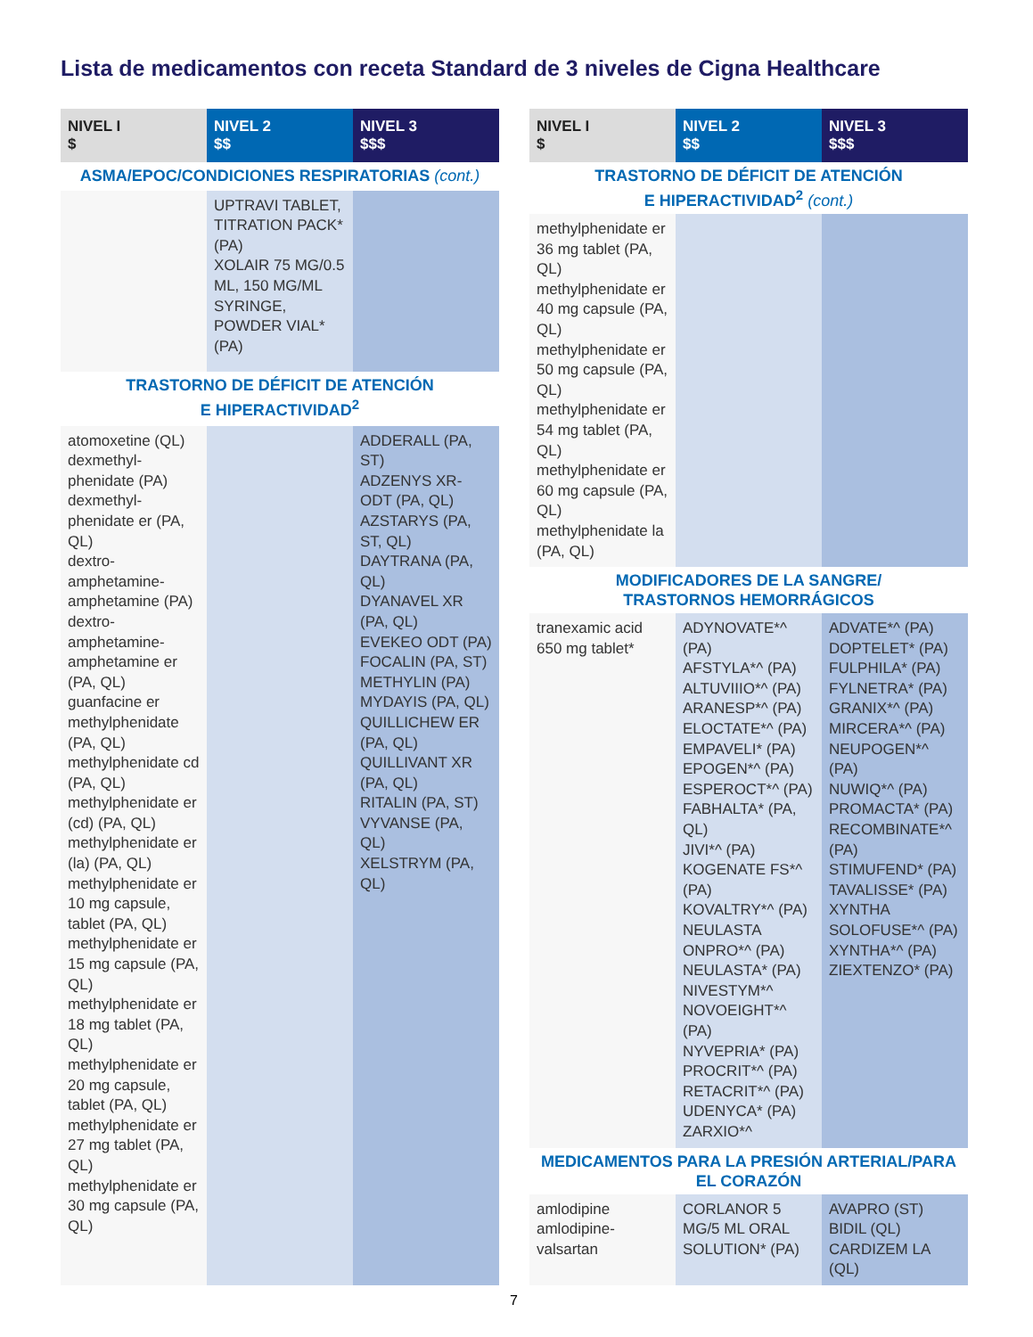Lista de medicamentos con receta Standard de 3 niveles de Cigna Healthcare
| NIVEL I $ | NIVEL 2 $$ | NIVEL 3 $$$ |
| --- | --- | --- |
| ASMA/EPOC/CONDICIONES RESPIRATORIAS (cont.) | | |
| | UPTRAVI TABLET, TITRATION PACK* (PA) XOLAIR 75 MG/0.5 ML, 150 MG/ML SYRINGE, POWDER VIAL* (PA) | |
| TRASTORNO DE DÉFICIT DE ATENCIÓN E HIPERACTIVIDAD<sup>2</sup> | | |
| atomoxetine (QL) dexmethyl-phenidate (PA) dexmethyl-phenidate er (PA, QL) dextro-amphetamine-amphetamine (PA) dextro-amphetamine-amphetamine er (PA, QL) guanfacine er methylphenidate (PA, QL) methylphenidate cd (PA, QL) methylphenidate er (cd) (PA, QL) methylphenidate er (la) (PA, QL) methylphenidate er 10 mg capsule, tablet (PA, QL) methylphenidate er 15 mg capsule (PA, QL) methylphenidate er 18 mg tablet (PA, QL) methylphenidate er 20 mg capsule, tablet (PA, QL) methylphenidate er 27 mg tablet (PA, QL) methylphenidate er 30 mg capsule (PA, QL) | | ADDERALL (PA, ST) ADZENYS XR-ODT (PA, QL) AZSTARYS (PA, ST, QL) DAYTRANA (PA, QL) DYANAVEL XR (PA, QL) EVEKEO ODT (PA) FOCALIN (PA, ST) METHYLIN (PA) MYDAYIS (PA, QL) QUILLICHEW ER (PA, QL) QUILLIVANT XR (PA, QL) RITALIN (PA, ST) VYVANSE (PA, QL) XELSTRYM (PA, QL) |
| NIVEL I $ | NIVEL 2 $$ | NIVEL 3 $$$ |
| --- | --- | --- |
| TRASTORNO DE DÉFICIT DE ATENCIÓN E HIPERACTIVIDAD<sup>2</sup> (cont.) | | |
| methylphenidate er 36 mg tablet (PA, QL) methylphenidate er 40 mg capsule (PA, QL) methylphenidate er 50 mg capsule (PA, QL) methylphenidate er 54 mg tablet (PA, QL) methylphenidate er 60 mg capsule (PA, QL) methylphenidate la (PA, QL) | | |
| MODIFICADORES DE LA SANGRE/ TRASTORNOS HEMORRÁGICOS | | |
| tranexamic acid 650 mg tablet* | ADYNOVATE*^ (PA) AFSTYLA*^ (PA) ALTUVIIIO*^ (PA) ARANESP*^ (PA) ELOCTATE*^ (PA) EMPAVELI* (PA) EPOGEN*^ (PA) ESPEROCT*^ (PA) FABHALTA* (PA, QL) JIVI*^ (PA) KOGENATE FS*^ (PA) KOVALTRY*^ (PA) NEULASTA ONPRO*^ (PA) NEULASTA* (PA) NIVESTYM*^ NOVOEIGHT*^ (PA) NYVEPRIA* (PA) PROCRIT*^ (PA) RETACRIT*^ (PA) UDENYCA* (PA) ZARXIO*^ | ADVATE*^ (PA) DOPTELET* (PA) FULPHILA* (PA) FYLNETRA* (PA) GRANIX*^ (PA) MIRCERA*^ (PA) NEUPOGEN*^ (PA) NUWIQ*^ (PA) PROMACTA* (PA) RECOMBINATE*^ (PA) STIMUFEND* (PA) TAVALISSE* (PA) XYNTHA SOLOFUSE*^ (PA) XYNTHA*^ (PA) ZIEXTENZO* (PA) |
| MEDICAMENTOS PARA LA PRESIÓN ARTERIAL/PARA EL CORAZÓN | | |
| amlodipine amlodipine-valsartan | CORLANOR 5 MG/5 ML ORAL SOLUTION* (PA) | AVAPRO (ST) BIDIL (QL) CARDIZEM LA (QL) |
7